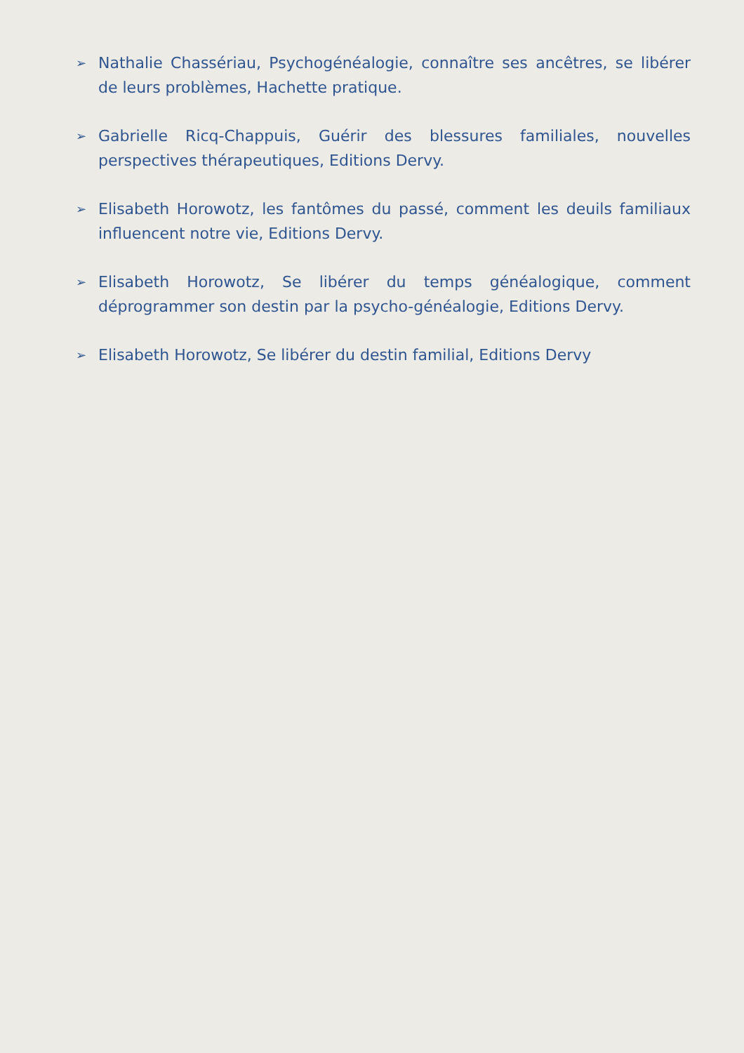➢ Nathalie Chassériau, Psychogénéalogie, connaître ses ancêtres, se libérer de leurs problèmes, Hachette pratique.
➢ Gabrielle Ricq-Chappuis, Guérir des blessures familiales, nouvelles perspectives thérapeutiques, Editions Dervy.
➢ Elisabeth Horowotz, les fantômes du passé, comment les deuils familiaux influencent notre vie, Editions Dervy.
➢ Elisabeth Horowotz, Se libérer du temps généalogique, comment déprogrammer son destin par la psycho-généalogie, Editions Dervy.
➢ Elisabeth Horowotz, Se libérer du destin familial, Editions Dervy